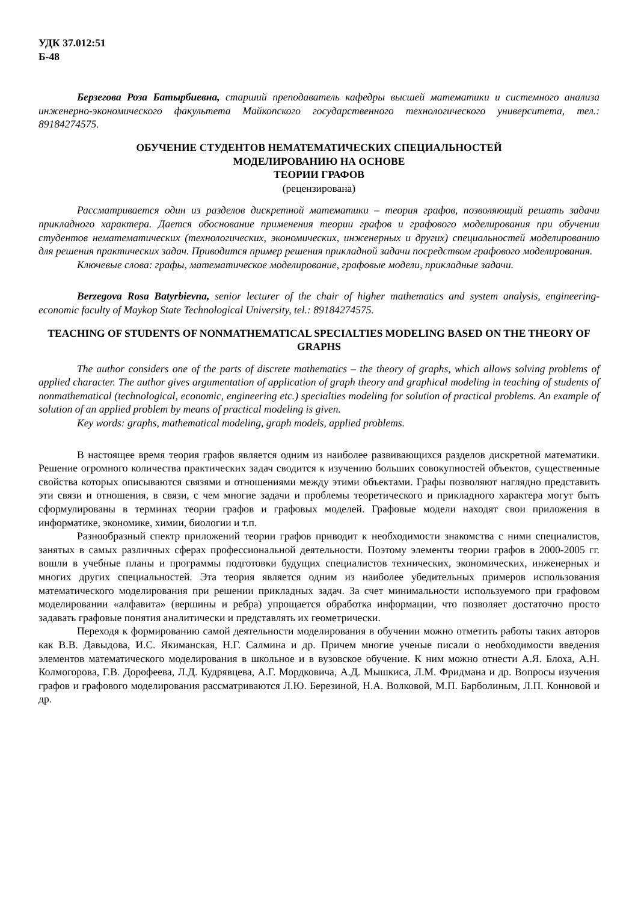УДК 37.012:51
Б-48
Берзегова Роза Батырбиевна, старший преподаватель кафедры высшей математики и системного анализа инженерно-экономического факультета Майкопского государственного технологического университета, тел.: 89184274575.
ОБУЧЕНИЕ СТУДЕНТОВ НЕМАТЕМАТИЧЕСКИХ СПЕЦИАЛЬНОСТЕЙ
МОДЕЛИРОВАНИЮ НА ОСНОВЕ
ТЕОРИИ ГРАФОВ
(рецензирована)
Рассматривается один из разделов дискретной математики – теория графов, позволяющий решать задачи прикладного характера. Дается обоснование применения теории графов и графового моделирования при обучении студентов нематематических (технологических, экономических, инженерных и других) специальностей моделированию для решения практических задач. Приводится пример решения прикладной задачи посредством графового моделирования.
Ключевые слова: графы, математическое моделирование, графовые модели, прикладные задачи.
Berzegova Rosa Batyrbievna, senior lecturer of the chair of higher mathematics and system analysis, engineering-economic faculty of Maykop State Technological University, tel.: 89184274575.
TEACHING OF STUDENTS OF NONMATHEMATICAL SPECIALTIES MODELING BASED ON THE THEORY OF GRAPHS
The author considers one of the parts of discrete mathematics – the theory of graphs, which allows solving problems of applied character. The author gives argumentation of application of graph theory and graphical modeling in teaching of students of nonmathematical (technological, economic, engineering etc.) specialties modeling for solution of practical problems. An example of solution of an applied problem by means of practical modeling is given.
Key words: graphs, mathematical modeling, graph models, applied problems.
В настоящее время теория графов является одним из наиболее развивающихся разделов дискретной математики. Решение огромного количества практических задач сводится к изучению больших совокупностей объектов, существенные свойства которых описываются связями и отношениями между этими объектами. Графы позволяют наглядно представить эти связи и отношения, в связи, с чем многие задачи и проблемы теоретического и прикладного характера могут быть сформулированы в терминах теории графов и графовых моделей. Графовые модели находят свои приложения в информатике, экономике, химии, биологии и т.п.
Разнообразный спектр приложений теории графов приводит к необходимости знакомства с ними специалистов, занятых в самых различных сферах профессиональной деятельности. Поэтому элементы теории графов в 2000-2005 гг. вошли в учебные планы и программы подготовки будущих специалистов технических, экономических, инженерных и многих других специальностей. Эта теория является одним из наиболее убедительных примеров использования математического моделирования при решении прикладных задач. За счет минимальности используемого при графовом моделировании «алфавита» (вершины и ребра) упрощается обработка информации, что позволяет достаточно просто задавать графовые понятия аналитически и представлять их геометрически.
Переходя к формированию самой деятельности моделирования в обучении можно отметить работы таких авторов как В.В. Давыдова, И.С. Якиманская, Н.Г. Салмина и др. Причем многие ученые писали о необходимости введения элементов математического моделирования в школьное и в вузовское обучение. К ним можно отнести А.Я. Блоха, А.Н. Колмогорова, Г.В. Дорофеева, Л.Д. Кудрявцева, А.Г. Мордковича, А.Д. Мышкиса, Л.М. Фридмана и др. Вопросы изучения графов и графового моделирования рассматриваются Л.Ю. Березиной, Н.А. Волковой, М.П. Барболиным, Л.П. Конновой и др.